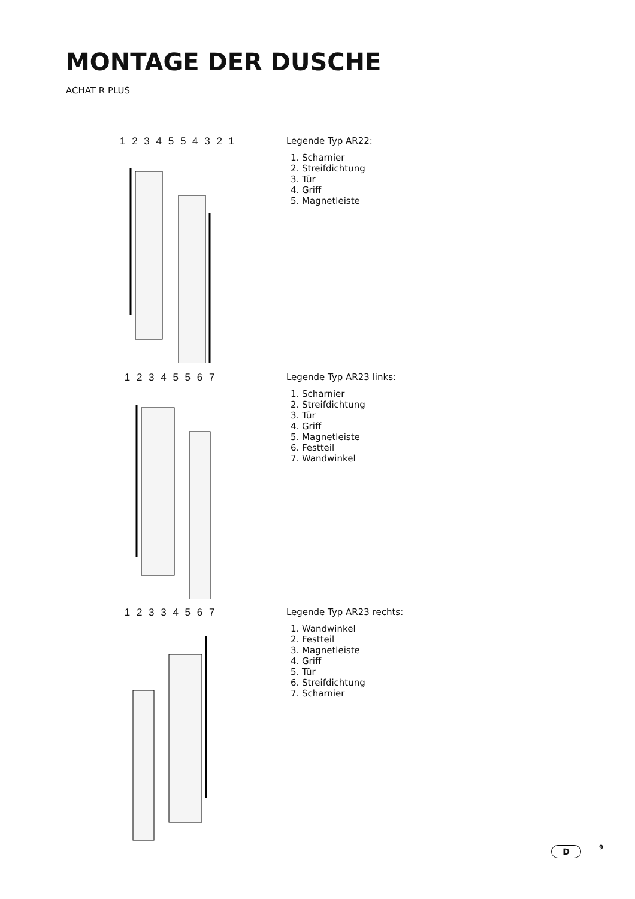MONTAGE DER DUSCHE
ACHAT R PLUS
1 2 3 4 5 5 4 3 2 1
Legende Typ AR22:
1. Scharnier
2. Streifdichtung
3. Tür
4. Griff
5. Magnetleiste
1 2 3 4 5 5 6 7
Legende Typ AR23 links:
1. Scharnier
2. Streifdichtung
3. Tür
4. Griff
5. Magnetleiste
6. Festteil
7. Wandwinkel
1 2 3 3 4 5 6 7
Legende Typ AR23 rechts:
1. Wandwinkel
2. Festteil
3. Magnetleiste
4. Griff
5. Tür
6. Streifdichtung
7. Scharnier
D 9